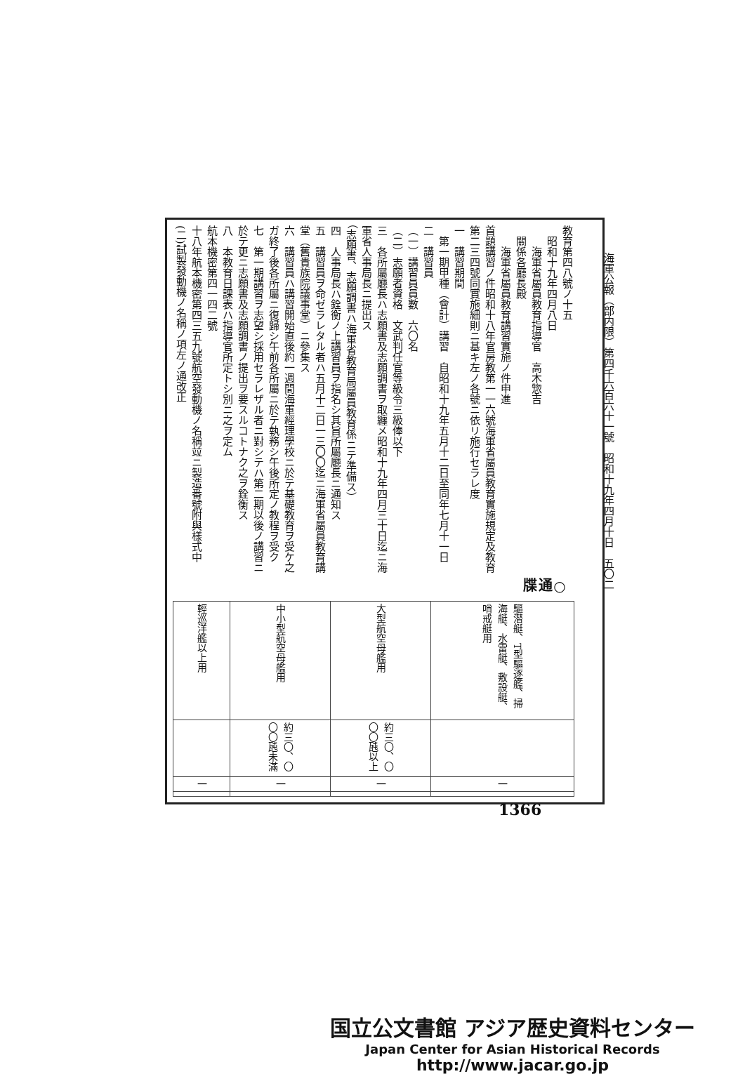海軍公報（部内限）第四千六百六十一號　昭和十九年四月十日　五〇二
| 驅潜艇、T型驅逐艦、掃海艇、水雷艇、敷設艇、哨戒艇用 | | 一 | |
| 大型航空母艦用 | 約三〇、〇〇〇瓲以上 | 一 | |
| 中小型航空母艦用 | 約三〇、〇〇〇瓲未滿 | 一 | |
| 輕巡洋艦以上用 | | 一 | |
○通牒
教育第四八號ノ十五
　昭和十九年四月八日
　　海軍省屬員教育指導官　高木惣吉
　關係各廳長殿
　　海軍省屬員教育講習實施ノ件申進
首題講習ノ件昭和十八年官房教第一一六號海軍省屬員教育實施規定及教育第二三四號同實施細則ニ基キ左ノ各號ニ依リ施行セラレ度
一　講習期間
　第一期甲種（會計）講習　自昭和十九年五月十二日至同年七月十一日
二　講習員
（一）講習員員數　六〇名
（二）志願者資格　文武判任官等級令三級俸以下
三　各所屬廳長ハ志願書及志願調書ヲ取纏メ昭和十九年四月三十日迄ニ海軍省人事局長ニ提出ス
（志願書、志願調書ハ海軍省教育局屬員教育係ニテ準備ス）
四　人事局長ハ銓衡ノ上講習員ヲ指名シ其旨所屬廳長ニ通知ス
五　講習員ヲ命ゼラレタル者ハ五月十二日一三〇〇迄ニ海軍省屬員教育講堂（舊貴族院議事堂）ニ參集ス
六　講習員ハ講習開始直後約一週間海軍經理學校ニ於テ基礎教育ヲ受ケ之ガ終了後各所屬ニ復歸シ午前各所屬ニ於テ執務シ午後所定ノ教程ヲ受ク
七　第一期講習ヲ志望シ採用セラレザル者ニ對シテハ第二期以後ノ講習ニ於テ更ニ志願書及志願調書ノ提出ヲ要スルコトナク之ヲ銓衡ス
八　本教育日課表ハ指導官所定トシ別ニ之ヲ定ム
航本機密第四一四二號
十八年航本機密第四三五九號航空發動機ノ名稱竝ニ製造番號附與樣式中(二)試製發動機ノ名稱ノ項左ノ通改正
1366
国立公文書館 アジア歴史資料センター
Japan Center for Asian Historical Records
http://www.jacar.go.jp